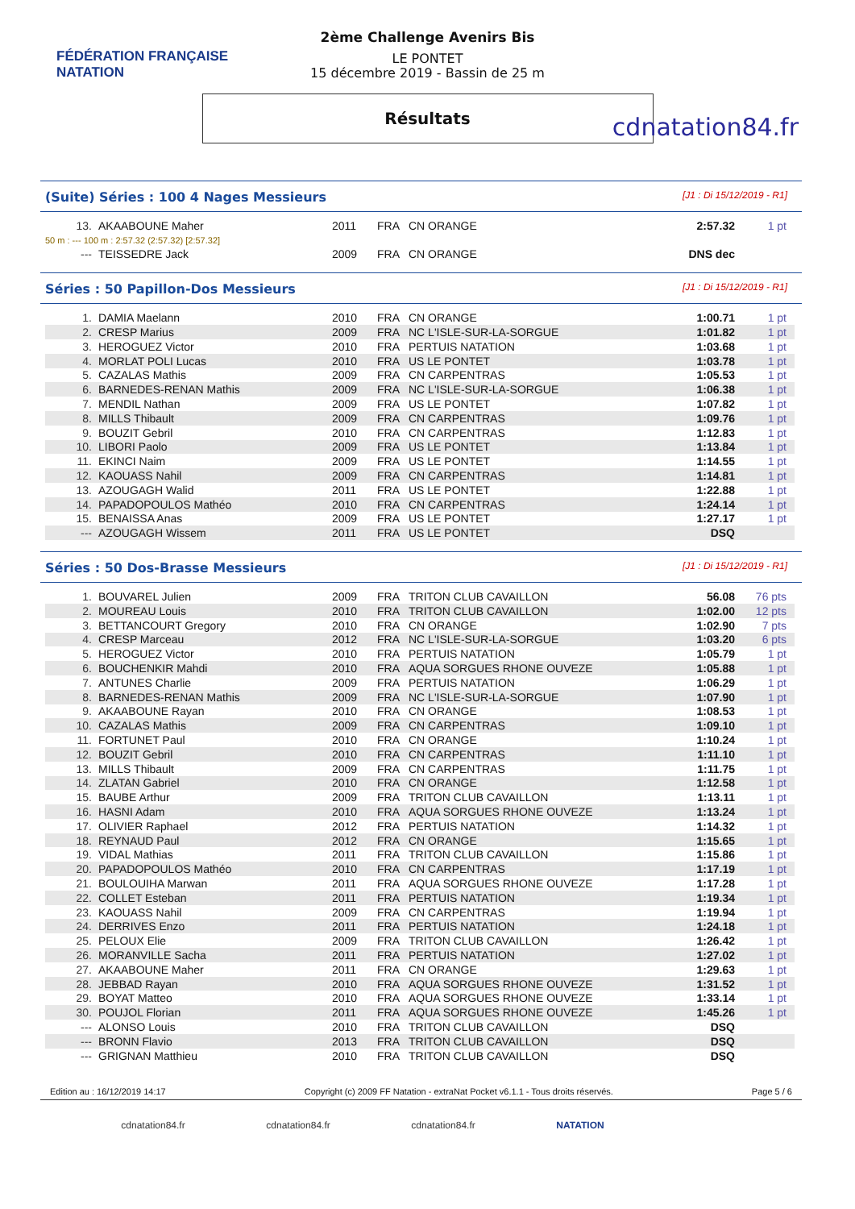FÉDÉRATION FRANÇAISE
NATATION
cdnatation84.fr
2ème Challenge Avenirs Bis
LE PONTET
15 décembre 2019 - Bassin de 25 m
Résultats
(Suite) Séries : 100 4 Nages Messieurs [J1 : Di 15/12/2019 - R1]
| 13. | AKAABOUNE Maher | 2011 | FRA | CN ORANGE | 2:57.32 | 1 pt |
| 50 m : --- 100 m : 2:57.32 (2:57.32) [2:57.32] | | | | | | |
| --- | TEISSEDRE Jack | 2009 | FRA | CN ORANGE | DNS dec | |
Séries : 50 Papillon-Dos Messieurs [J1 : Di 15/12/2019 - R1]
| 1. | DAMIA Maelann | 2010 | FRA | CN ORANGE | 1:00.71 | 1 pt |
| 2. | CRESP Marius | 2009 | FRA | NC L'ISLE-SUR-LA-SORGUE | 1:01.82 | 1 pt |
| 3. | HEROGUEZ Victor | 2010 | FRA | PERTUIS NATATION | 1:03.68 | 1 pt |
| 4. | MORLAT POLI Lucas | 2010 | FRA | US LE PONTET | 1:03.78 | 1 pt |
| 5. | CAZALAS Mathis | 2009 | FRA | CN CARPENTRAS | 1:05.53 | 1 pt |
| 6. | BARNEDES-RENAN Mathis | 2009 | FRA | NC L'ISLE-SUR-LA-SORGUE | 1:06.38 | 1 pt |
| 7. | MENDIL Nathan | 2009 | FRA | US LE PONTET | 1:07.82 | 1 pt |
| 8. | MILLS Thibault | 2009 | FRA | CN CARPENTRAS | 1:09.76 | 1 pt |
| 9. | BOUZIT Gebril | 2010 | FRA | CN CARPENTRAS | 1:12.83 | 1 pt |
| 10. | LIBORI Paolo | 2009 | FRA | US LE PONTET | 1:13.84 | 1 pt |
| 11. | EKINCI Naim | 2009 | FRA | US LE PONTET | 1:14.55 | 1 pt |
| 12. | KAOUASS Nahil | 2009 | FRA | CN CARPENTRAS | 1:14.81 | 1 pt |
| 13. | AZOUGAGH Walid | 2011 | FRA | US LE PONTET | 1:22.88 | 1 pt |
| 14. | PAPADOPOULOS Mathéo | 2010 | FRA | CN CARPENTRAS | 1:24.14 | 1 pt |
| 15. | BENAISSA Anas | 2009 | FRA | US LE PONTET | 1:27.17 | 1 pt |
| --- | AZOUGAGH Wissem | 2011 | FRA | US LE PONTET | DSQ | |
Séries : 50 Dos-Brasse Messieurs [J1 : Di 15/12/2019 - R1]
| 1. | BOUVAREL Julien | 2009 | FRA | TRITON CLUB CAVAILLON | 56.08 | 76 pts |
| 2. | MOUREAU Louis | 2010 | FRA | TRITON CLUB CAVAILLON | 1:02.00 | 12 pts |
| 3. | BETTANCOURT Gregory | 2010 | FRA | CN ORANGE | 1:02.90 | 7 pts |
| 4. | CRESP Marceau | 2012 | FRA | NC L'ISLE-SUR-LA-SORGUE | 1:03.20 | 6 pts |
| 5. | HEROGUEZ Victor | 2010 | FRA | PERTUIS NATATION | 1:05.79 | 1 pt |
| 6. | BOUCHENKIR Mahdi | 2010 | FRA | AQUA SORGUES RHONE OUVEZE | 1:05.88 | 1 pt |
| 7. | ANTUNES Charlie | 2009 | FRA | PERTUIS NATATION | 1:06.29 | 1 pt |
| 8. | BARNEDES-RENAN Mathis | 2009 | FRA | NC L'ISLE-SUR-LA-SORGUE | 1:07.90 | 1 pt |
| 9. | AKAABOUNE Rayan | 2010 | FRA | CN ORANGE | 1:08.53 | 1 pt |
| 10. | CAZALAS Mathis | 2009 | FRA | CN CARPENTRAS | 1:09.10 | 1 pt |
| 11. | FORTUNET Paul | 2010 | FRA | CN ORANGE | 1:10.24 | 1 pt |
| 12. | BOUZIT Gebril | 2010 | FRA | CN CARPENTRAS | 1:11.10 | 1 pt |
| 13. | MILLS Thibault | 2009 | FRA | CN CARPENTRAS | 1:11.75 | 1 pt |
| 14. | ZLATAN Gabriel | 2010 | FRA | CN ORANGE | 1:12.58 | 1 pt |
| 15. | BAUBE Arthur | 2009 | FRA | TRITON CLUB CAVAILLON | 1:13.11 | 1 pt |
| 16. | HASNI Adam | 2010 | FRA | AQUA SORGUES RHONE OUVEZE | 1:13.24 | 1 pt |
| 17. | OLIVIER Raphael | 2012 | FRA | PERTUIS NATATION | 1:14.32 | 1 pt |
| 18. | REYNAUD Paul | 2012 | FRA | CN ORANGE | 1:15.65 | 1 pt |
| 19. | VIDAL Mathias | 2011 | FRA | TRITON CLUB CAVAILLON | 1:15.86 | 1 pt |
| 20. | PAPADOPOULOS Mathéo | 2010 | FRA | CN CARPENTRAS | 1:17.19 | 1 pt |
| 21. | BOULOUIHA Marwan | 2011 | FRA | AQUA SORGUES RHONE OUVEZE | 1:17.28 | 1 pt |
| 22. | COLLET Esteban | 2011 | FRA | PERTUIS NATATION | 1:19.34 | 1 pt |
| 23. | KAOUASS Nahil | 2009 | FRA | CN CARPENTRAS | 1:19.94 | 1 pt |
| 24. | DERRIVES Enzo | 2011 | FRA | PERTUIS NATATION | 1:24.18 | 1 pt |
| 25. | PELOUX Elie | 2009 | FRA | TRITON CLUB CAVAILLON | 1:26.42 | 1 pt |
| 26. | MORANVILLE Sacha | 2011 | FRA | PERTUIS NATATION | 1:27.02 | 1 pt |
| 27. | AKAABOUNE Maher | 2011 | FRA | CN ORANGE | 1:29.63 | 1 pt |
| 28. | JEBBAD Rayan | 2010 | FRA | AQUA SORGUES RHONE OUVEZE | 1:31.52 | 1 pt |
| 29. | BOYAT Matteo | 2010 | FRA | AQUA SORGUES RHONE OUVEZE | 1:33.14 | 1 pt |
| 30. | POUJOL Florian | 2011 | FRA | AQUA SORGUES RHONE OUVEZE | 1:45.26 | 1 pt |
| --- | ALONSO Louis | 2010 | FRA | TRITON CLUB CAVAILLON | DSQ | |
| --- | BRONN Flavio | 2013 | FRA | TRITON CLUB CAVAILLON | DSQ | |
| --- | GRIGNAN Matthieu | 2010 | FRA | TRITON CLUB CAVAILLON | DSQ | |
Edition au : 16/12/2019 14:17 Copyright (c) 2009 FF Natation - extraNat Pocket v6.1.1 - Tous droits réservés. Page 5 / 6
cdnatation84.fr cdnatation84.fr cdnatation84.fr NATATION